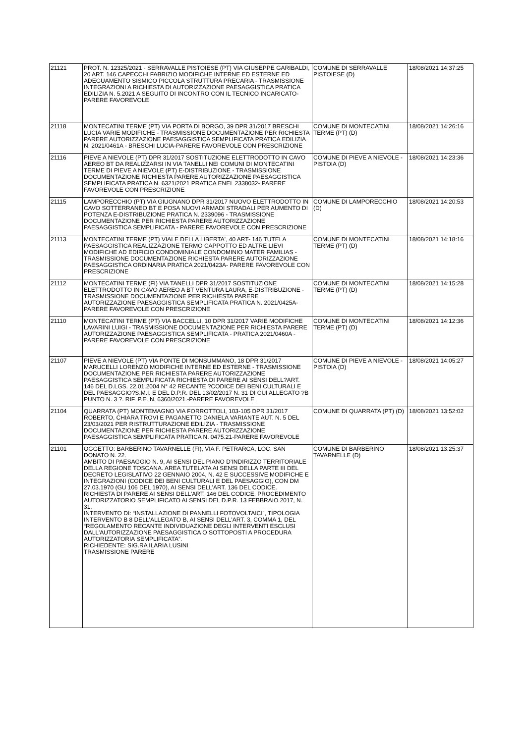| 21121 | PROT. N. 12325/2021 - SERRAVALLE PISTOIESE (PT) VIA GIUSEPPE GARIBALDI, 20 ART. 146 CAPECCHI FABRIZIO MODIFICHE INTERNE ED ESTERNE ED ADEGUAMENTO SISMICO PICCOLA STRUTTURA PRECARIA - TRASMISSIONE INTEGRAZIONI A RICHIESTA DI AUTORIZZAZIONE PAESAGGISTICA PRATICA EDILIZIA N. 5.2021 A SEGUITO DI INCONTRO CON IL TECNICO INCARICATO-PARERE FAVOREVOLE | COMUNE DI SERRAVALLE PISTOIESE (D) | 18/08/2021 14:37:25 |
| 21118 | MONTECATINI TERME (PT) VIA PORTA DI BORGO, 39 DPR 31/2017 BRESCHI LUCIA VARIE MODIFICHE - TRASMISSIONE DOCUMENTAZIONE PER RICHIESTA PARERE AUTORIZZAZIONE PAESAGGISTICA SEMPLIFICATA PRATICA EDILIZIA N. 2021/0461A - BRESCHI LUCIA-PARERE FAVOREVOLE CON PRESCRIZIONE | COMUNE DI MONTECATINI TERME (PT) (D) | 18/08/2021 14:26:16 |
| 21116 | PIEVE A NIEVOLE (PT) DPR 31/2017 SOSTITUZIONE ELETTRODOTTO IN CAVO AEREO BT DA REALIZZARSI IN VIA TANELLI NEI COMUNI DI MONTECATINI TERME DI PIEVE A NIEVOLE (PT) E-DISTRIBUZIONE - TRASMISSIONE DOCUMENTAZIONE RICHIESTA PARERE AUTORIZZAZIONE PAESAGGISTICA SEMPLIFICATA PRATICA N. 6321/2021 PRATICA ENEL 2338032- PARERE FAVOREVOLE CON PRESCRIZIONE | COMUNE DI PIEVE A NIEVOLE - PISTOIA (D) | 18/08/2021 14:23:36 |
| 21115 | LAMPORECCHIO (PT) VIA GIUGNANO DPR 31/2017 NUOVO ELETTRODOTTO IN CAVO SOTTERRANEO BT E POSA NUOVI ARMADI STRADALI PER AUMENTO DI POTENZA E-DISTRIBUZIONE PRATICA N. 2339096 - TRASMISSIONE DOCUMENTAZIONE PER RICHIESTA PARERE AUTORIZZAZIONE PAESAGGISTICA SEMPLIFICATA - PARERE FAVOREVOLE CON PRESCRIZIONE | COMUNE DI LAMPORECCHIO (D) | 18/08/2021 14:20:53 |
| 21113 | MONTECATINI TERME (PT) VIALE DELLA LIBERTA', 40 ART- 146 TUTELA PAESAGGISTICA REALIZZAZIONE TERMO CAPPOTTO ED ALTRE LIEVI MODIFICHE AD EDIFICIO CONDOMINIALE CONDOMINIO MATER FAMILIAS - TRASMISSIONE DOCUMENTAZIONE RICHIESTA PARERE AUTORIZZAZIONE PAESAGGISTICA ORDINARIA PRATICA 2021/0423A- PARERE FAVOREVOLE CON PRESCRIZIONE | COMUNE DI MONTECATINI TERME (PT) (D) | 18/08/2021 14:18:16 |
| 21112 | MONTECATINI TERME (FI) VIA TANELLI DPR 31/2017 SOSTITUZIONE ELETTRODOTTO IN CAVO AEREO A BT VENTURA LAURA, E-DISTRIBUZIONE - TRASMISSIONE DOCUMENTAZIONE PER RICHIESTA PARERE AUTORIZZAZIONE PAESAGGISTICA SEMPLIFICATA PRATICA N. 2021/0425A-PARERE FAVOREVOLE CON PRESCRIZIONE | COMUNE DI MONTECATINI TERME (PT) (D) | 18/08/2021 14:15:28 |
| 21110 | MONTECATINI TERME (PT) VIA BACCELLI, 10 DPR 31/2017 VARIE MODIFICHE LAVARINI LUIGI - TRASMISSIONE DOCUMENTAZIONE PER RICHIESTA PARERE AUTORIZZAZIONE PAESAGGISTICA SEMPLIFICATA - PRATICA 2021/0460A - PARERE FAVOREVOLE CON PRESCRIZIONE | COMUNE DI MONTECATINI TERME (PT) (D) | 18/08/2021 14:12:36 |
| 21107 | PIEVE A NIEVOLE (PT) VIA PONTE DI MONSUMMANO, 18 DPR 31/2017 MARUCELLI LORENZO MODIFICHE INTERNE ED ESTERNE - TRASMISSIONE DOCUMENTAZIONE PER RICHIESTA PARERE AUTORIZZAZIONE PAESAGGISTICA SEMPLIFICATA RICHIESTA DI PARERE AI SENSI DELL?ART. 146 DEL D.LGS. 22.01.2004 N° 42 RECANTE ?CODICE DEI BENI CULTURALI E DEL PAESAGGIO?S.M.I. E DEL D.P.R. DEL 13/02/2017 N. 31 DI CUI ALLEGATO ?B PUNTO N. 3 ?. RIF. P.E. N. 6360/2021.-PARERE FAVOREVOLE | COMUNE DI PIEVE A NIEVOLE - PISTOIA (D) | 18/08/2021 14:05:27 |
| 21104 | QUARRATA (PT) MONTEMAGNO VIA FORROTTOLI, 103-105 DPR 31/2017 ROBERTO, CHIARA TROVI E PAGANETTO DANIELA VARIANTE AUT. N. 5 DEL 23/03/2021 PER RISTRUTTURAZIONE EDILIZIA - TRASMISSIONE DOCUMENTAZIONE PER RICHIESTA PARERE AUTORIZZAZIONE PAESAGGISTICA SEMPLIFICATA PRATICA N. 0475.21-PARERE FAVOREVOLE | COMUNE DI QUARRATA (PT) (D) | 18/08/2021 13:52:02 |
| 21101 | OGGETTO: BARBERINO TAVARNELLE (FI), VIA F. PETRARCA, LOC. SAN DONATO N. 22. AMBITO DI PAESAGGIO N. 9, AI SENSI DEL PIANO D’INDIRIZZO TERRITORIALE DELLA REGIONE TOSCANA. AREA TUTELATA AI SENSI DELLA PARTE III DEL DECRETO LEGISLATIVO 22 GENNAIO 2004, N. 42 E SUCCESSIVE MODIFICHE E INTEGRAZIONI (CODICE DEI BENI CULTURALI E DEL PAESAGGIO), CON DM 27.03.1970 (GU 106 DEL 1970), AI SENSI DELL’ART. 136 DEL CODICE. RICHIESTA DI PARERE AI SENSI DELL’ART. 146 DEL CODICE. PROCEDIMENTO AUTORIZZATORIO SEMPLIFICATO AI SENSI DEL D.P.R. 13 FEBBRAIO 2017, N. 31. INTERVENTO DI: “INSTALLAZIONE DI PANNELLI FOTOVOLTAICI”, TIPOLOGIA INTERVENTO B 8 DELL'ALLEGATO B, AI SENSI DELL'ART. 3, COMMA 1, DEL “REGOLAMENTO RECANTE INDIVIDUAZIONE DEGLI INTERVENTI ESCLUSI DALL'AUTORIZZAZIONE PAESAGGISTICA O SOTTOPOSTI A PROCEDURA AUTORIZZATORIA SEMPLIFICATA”. RICHIEDENTE: SIG.RA ILARIA LUSINI TRASMISSIONE PARERE | COMUNE DI BARBERINO TAVARNELLE (D) | 18/08/2021 13:25:37 |